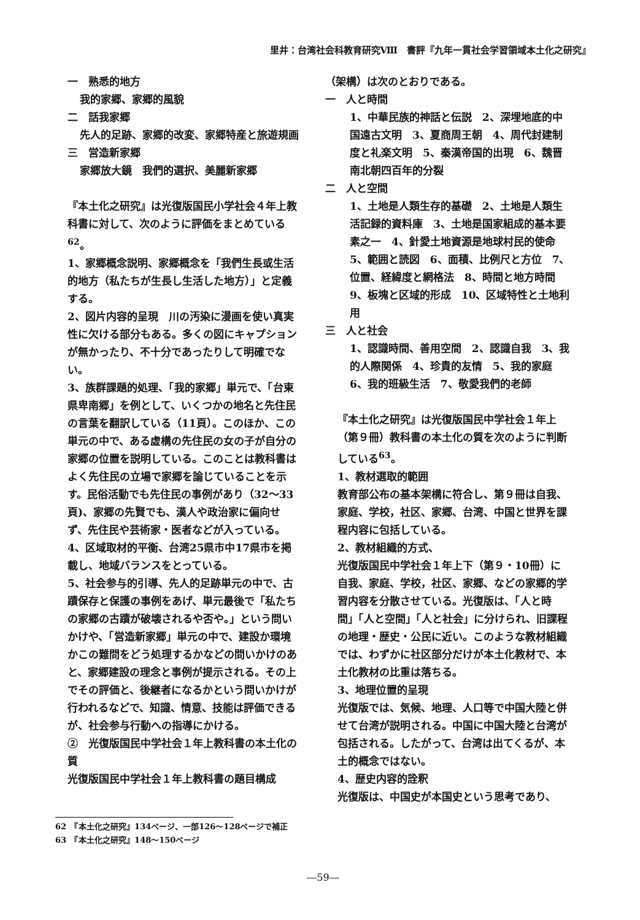里井：台湾社会科教育研究Ⅷ　書評『九年一貫社会学習領域本土化之研究』
一　熟悉的地方
我的家郷、家郷的風貌
二　話我家郷
先人的足跡、家郷的改変、家郷特産と旅遊規画
三　営造新家郷
家郷放大鏡　我們的選択、美麗新家郷
『本土化之研究』は光復版国民小学社会４年上教科書に対して、次のように評価をまとめている<sup>62</sup>。
1、家郷概念説明、家郷概念を「我們生長或生活的地方（私たちが生長し生活した地方）」と定義する。
2、図片内容的呈現　川の汚染に漫画を使い真実性に欠ける部分もある。多くの図にキャプションが無かったり、不十分であったりして明確でない。
3、族群課題的処理、「我的家郷」単元で、「台東県卑南郷」を例として、いくつかの地名と先住民の言葉を翻訳している（11頁）。このほか、この単元の中で、ある虚構の先住民の女の子が自分の家郷の位置を説明している。このことは教科書はよく先住民の立場で家郷を論じていることを示す。民俗活動でも先住民の事例があり（32～33頁)、家郷の先賢でも、漢人や政治家に偏向せず、先住民や芸術家・医者などが入っている。
4、区域取材的平衡、台湾25県市中17県市を掲載し、地域バランスをとっている。
5、社会参与的引導、先人的足跡単元の中で、古蹟保存と保護の事例をあげ、単元最後で「私たちの家郷の古蹟が破壊されるや否や。」という問いかけや、「営造新家郷」単元の中で、建設か環境かこの難問をどう処理するかなどの問いかけのあと、家郷建設の理念と事例が提示される。その上でその評価と、後継者になるかという問いかけが行われるなどで、知識、情意、技能は評価できるが、社会参与行動への指導にかける。
②　光復版国民中学社会１年上教科書の本土化の質
光復版国民中学社会１年上教科書の題目構成
（架構）は次のとおりである。
一　人と時間
1、中華民族的神話と伝説　2、深埋地底的中国遠古文明　3、夏商周王朝　4、周代封建制度と礼楽文明　5、秦漢帝国的出現　6、魏晋南北朝四百年的分裂
二　人と空間
1、土地是人類生存的基礎　2、土地是人類生活記録的資料庫　3、土地是国家組成的基本要素之一　4、針愛土地資源是地球村民的使命　5、範囲と読図　6、面積、比例尺と方位　7、位置、経緯度と網格法　8、時間と地方時間　9、板塊と区域的形成　10、区域特性と土地利用
三　人と社会
1、認識時間、善用空間　2、認識自我　3、我的人際関係　4、珍貴的友情　5、我的家庭　6、我的班級生活　7、敬愛我們的老師
『本土化之研究』は光復版国民中学社会１年上（第９冊）教科書の本土化の質を次のように判断している<sup>63</sup>。
1、教材選取的範囲
教育部公布の基本架構に符合し、第９冊は自我、家庭、学校，社区、家郷、台湾、中国と世界を課程内容に包括している。
2、教材組織的方式、
光復版国民中学社会１年上下（第９・10冊）に自我、家庭、学校，社区、家郷、などの家郷的学習内容を分散させている。光復版は、「人と時間」「人と空間」「人と社会」に分けられ、旧課程の地理・歴史・公民に近い。このような教材組織では、わずかに社区部分だけが本土化教材で、本土化教材の比重は落ちる。
3、地理位置的呈現
光復版では、気候、地理、人口等で中国大陸と併せて台湾が説明される。中国に中国大陸と台湾が包括される。したがって、台湾は出てくるが、本土的概念ではない。
4、歴史内容的詮釈
光復版は、中国史が本国史という思考であり、
62　『本土化之研究』134ページ、一部126～128ページで補正
63　『本土化之研究』148～150ページ
―59―